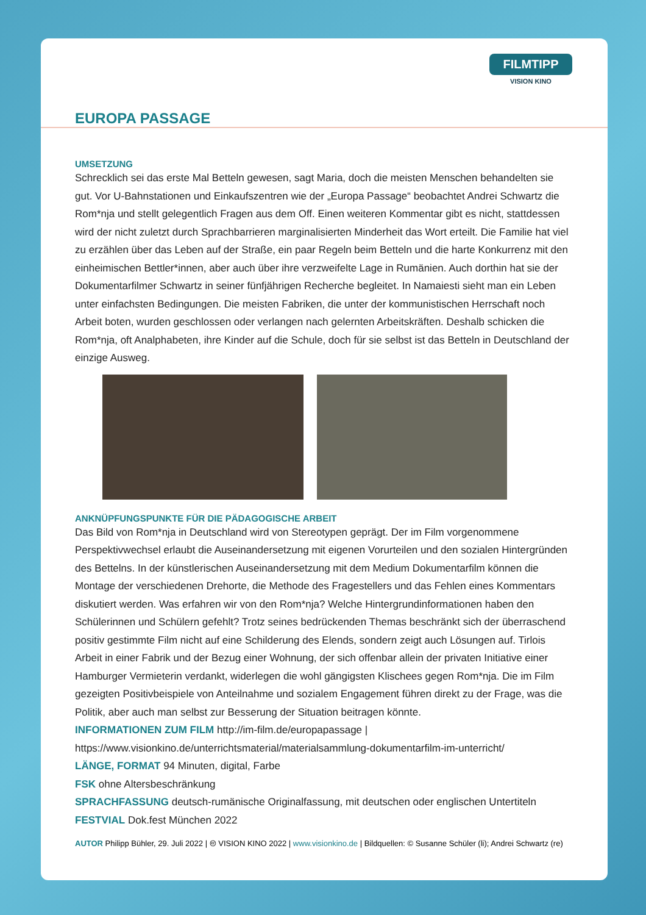FILMTIPP
VISION KINO
EUROPA PASSAGE
UMSETZUNG
Schrecklich sei das erste Mal Betteln gewesen, sagt Maria, doch die meisten Menschen behandelten sie gut. Vor U-Bahnstationen und Einkaufszentren wie der „Europa Passage“ beobachtet Andrei Schwartz die Rom*nja und stellt gelegentlich Fragen aus dem Off. Einen weiteren Kommentar gibt es nicht, stattdessen wird der nicht zuletzt durch Sprachbarrieren marginalisierten Minderheit das Wort erteilt. Die Familie hat viel zu erzählen über das Leben auf der Straße, ein paar Regeln beim Betteln und die harte Konkurrenz mit den einheimischen Bettler*innen, aber auch über ihre verzweifelte Lage in Rumänien. Auch dorthin hat sie der Dokumentarfilmer Schwartz in seiner fünfjährigen Recherche begleitet. In Namaiesti sieht man ein Leben unter einfachsten Bedingungen. Die meisten Fabriken, die unter der kommunistischen Herrschaft noch Arbeit boten, wurden geschlossen oder verlangen nach gelernten Arbeitskräften. Deshalb schicken die Rom*nja, oft Analphabeten, ihre Kinder auf die Schule, doch für sie selbst ist das Betteln in Deutschland der einzige Ausweg.
ANKNÜPFUNGSPUNKTE FÜR DIE PÄDAGOGISCHE ARBEIT
Das Bild von Rom*nja in Deutschland wird von Stereotypen geprägt. Der im Film vorgenommene Perspektivwechsel erlaubt die Auseinandersetzung mit eigenen Vorurteilen und den sozialen Hintergründen des Bettelns. In der künstlerischen Auseinandersetzung mit dem Medium Dokumentarfilm können die Montage der verschiedenen Drehorte, die Methode des Fragestellers und das Fehlen eines Kommentars diskutiert werden. Was erfahren wir von den Rom*nja? Welche Hintergrundinformationen haben den Schülerinnen und Schülern gefehlt? Trotz seines bedrückenden Themas beschränkt sich der überraschend positiv gestimmte Film nicht auf eine Schilderung des Elends, sondern zeigt auch Lösungen auf. Tirlois Arbeit in einer Fabrik und der Bezug einer Wohnung, der sich offenbar allein der privaten Initiative einer Hamburger Vermieterin verdankt, widerlegen die wohl gängigsten Klischees gegen Rom*nja. Die im Film gezeigten Positivbeispiele von Anteilnahme und sozialem Engagement führen direkt zu der Frage, was die Politik, aber auch man selbst zur Besserung der Situation beitragen könnte.
INFORMATIONEN ZUM FILM http://im-film.de/europapassage | https://www.visionkino.de/unterrichtsmaterial/materialsammlung-dokumentarfilm-im-unterricht/
LÄNGE, FORMAT 94 Minuten, digital, Farbe
FSK ohne Altersbeschränkung
SPRACHFASSUNG deutsch-rumänische Originalfassung, mit deutschen oder englischen Untertiteln
FESTVIAL Dok.fest München 2022
AUTOR Philipp Bühler, 29. Juli 2022 | 🅭 VISION KINO 2022 | www.visionkino.de | Bildquellen: © Susanne Schüler (li); Andrei Schwartz (re)